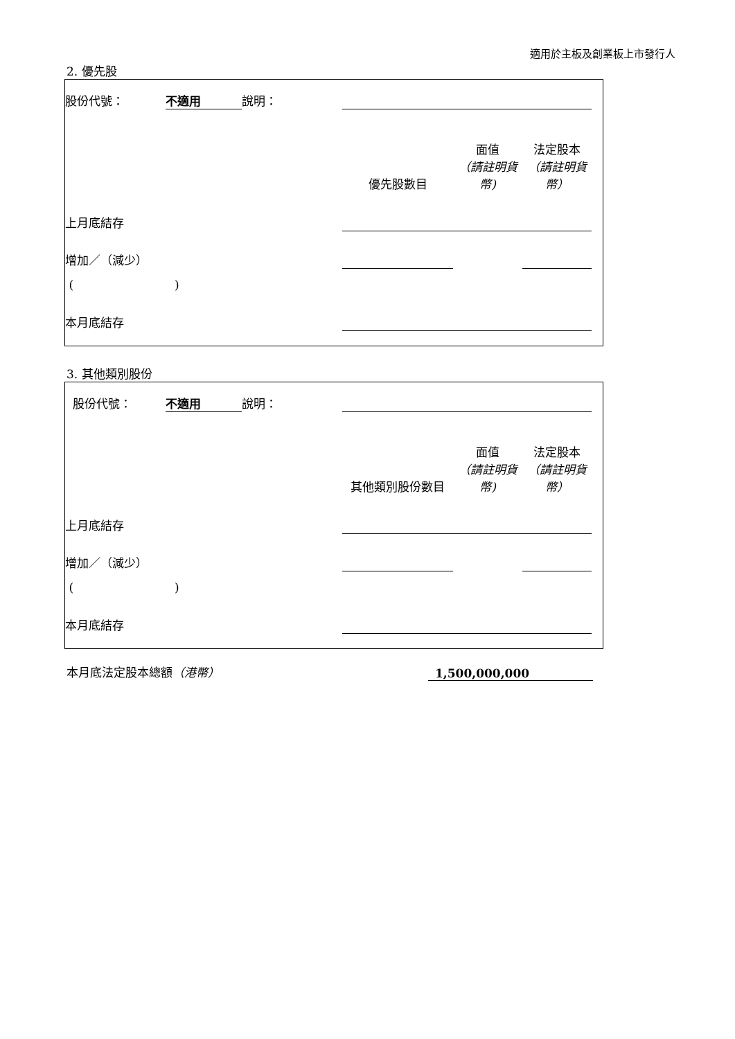適用於主板及創業板上市發行人
2. 優先股
| 股份代號： | 不適用 | 說明： | | | | |
| | | | 優先股數目 | 面值 （請註明貨幣) | 法定股本 （請註明貨幣） | |
| 上月底結存 | | | | | | |
| 增加／（減少） | | | | | | |
| ( ) | | | | | | |
| 本月底結存 | | | | | | |
3. 其他類別股份
| 股份代號： | 不適用 | 說明： | | | | |
| | | | 其他類別股份數目 | 面值 （請註明貨幣) | 法定股本 （請註明貨幣） | |
| 上月底結存 | | | | | | |
| 增加／（減少） | | | | | | |
| ( ) | | | | | | |
| 本月底結存 | | | | | | |
| 本月底法定股本總額 （港幣） | 1,500,000,000 |